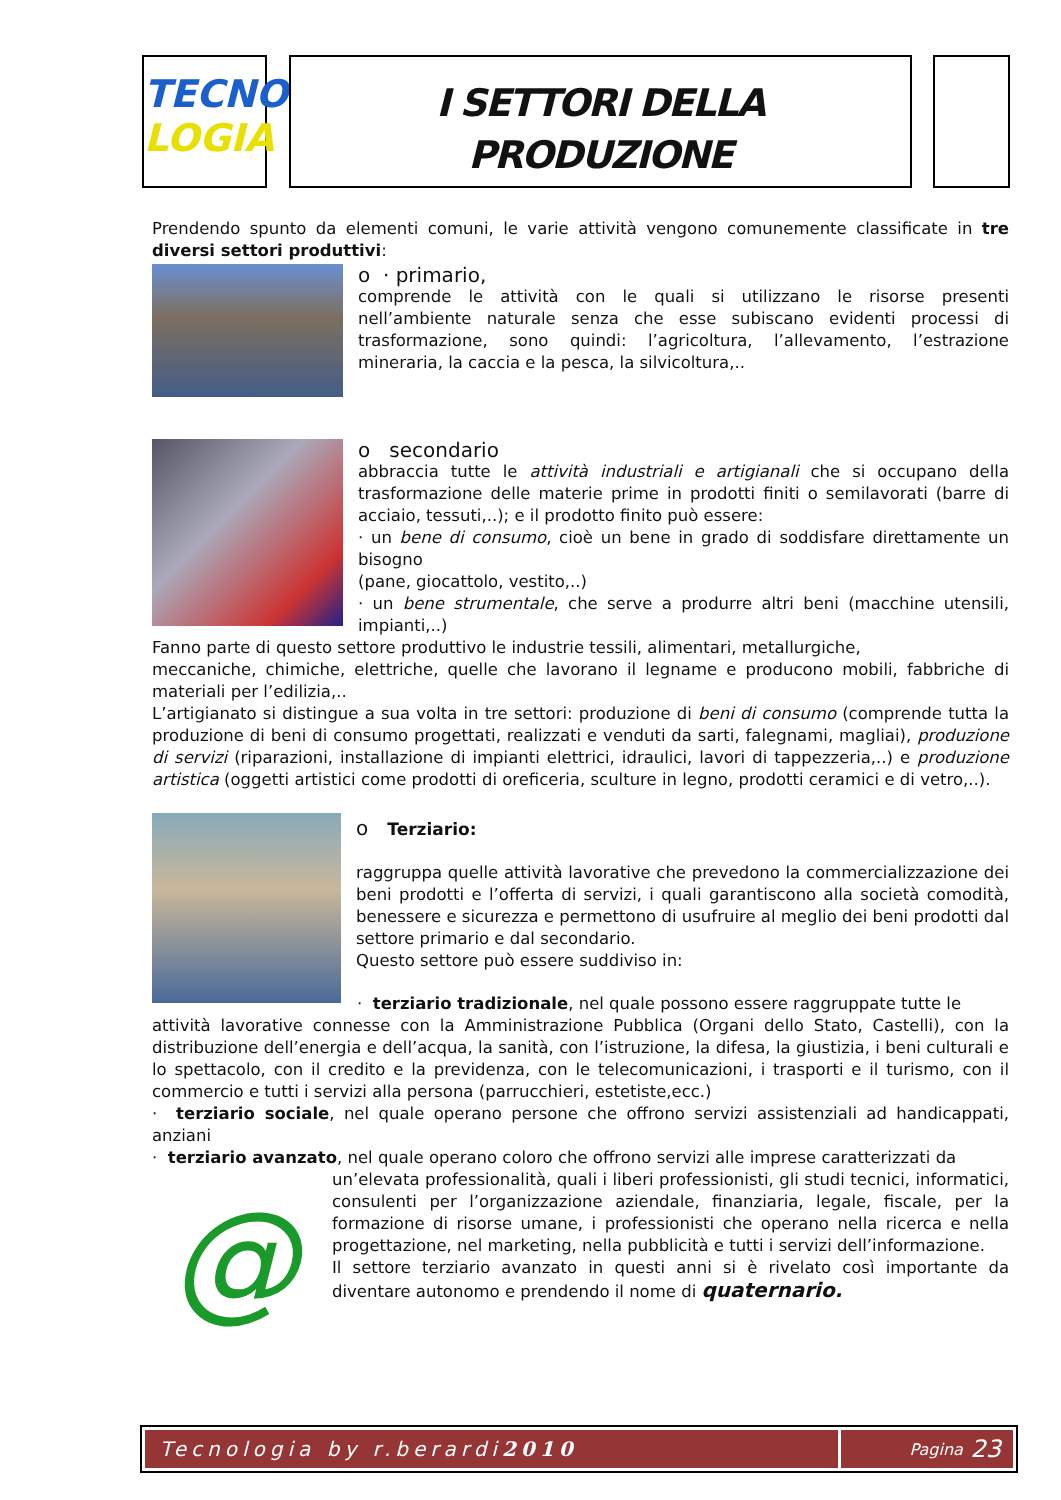TECNO
LOGIA
I SETTORI DELLA
PRODUZIONE
Prendendo spunto da elementi comuni, le varie attività vengono comunemente classificate in tre diversi settori produttivi:
o · primario,
comprende le attività con le quali si utilizzano le risorse presenti nell’ambiente naturale senza che esse subiscano evidenti processi di trasformazione, sono quindi: l’agricoltura, l’allevamento, l’estrazione mineraria, la caccia e la pesca, la silvicoltura,..
o secondario
abbraccia tutte le attività industriali e artigianali che si occupano della trasformazione delle materie prime in prodotti finiti o semilavorati (barre di acciaio, tessuti,..); e il prodotto finito può essere:
· un bene di consumo, cioè un bene in grado di soddisfare direttamente un bisogno
(pane, giocattolo, vestito,..)
· un bene strumentale, che serve a produrre altri beni (macchine utensili, impianti,..)
Fanno parte di questo settore produttivo le industrie tessili, alimentari, metallurgiche,
meccaniche, chimiche, elettriche, quelle che lavorano il legname e producono mobili, fabbriche di materiali per l’edilizia,..
L’artigianato si distingue a sua volta in tre settori: produzione di beni di consumo (comprende tutta la produzione di beni di consumo progettati, realizzati e venduti da sarti, falegnami, magliai), produzione di servizi (riparazioni, installazione di impianti elettrici, idraulici, lavori di tappezzeria,..) e produzione artistica (oggetti artistici come prodotti di oreficeria, sculture in legno, prodotti ceramici e di vetro,..).
o Terziario:
raggruppa quelle attività lavorative che prevedono la commercializzazione dei beni prodotti e l’offerta di servizi, i quali garantiscono alla società comodità, benessere e sicurezza e permettono di usufruire al meglio dei beni prodotti dal settore primario e dal secondario.
Questo settore può essere suddiviso in:
· terziario tradizionale, nel quale possono essere raggruppate tutte le
attività lavorative connesse con la Amministrazione Pubblica (Organi dello Stato, Castelli), con la distribuzione dell’energia e dell’acqua, la sanità, con l’istruzione, la difesa, la giustizia, i beni culturali e lo spettacolo, con il credito e la previdenza, con le telecomunicazioni, i trasporti e il turismo, con il commercio e tutti i servizi alla persona (parrucchieri, estetiste,ecc.)
· terziario sociale, nel quale operano persone che offrono servizi assistenziali ad handicappati, anziani
· terziario avanzato, nel quale operano coloro che offrono servizi alle imprese caratterizzati da
@
un’elevata professionalità, quali i liberi professionisti, gli studi tecnici, informatici, consulenti per l’organizzazione aziendale, finanziaria, legale, fiscale, per la formazione di risorse umane, i professionisti che operano nella ricerca e nella progettazione, nel marketing, nella pubblicità e tutti i servizi dell’informazione.
Il settore terziario avanzato in questi anni si è rivelato così importante da diventare autonomo e prendendo il nome di quaternario.
Tecnologia by r.berardi 2010
Pagina 23